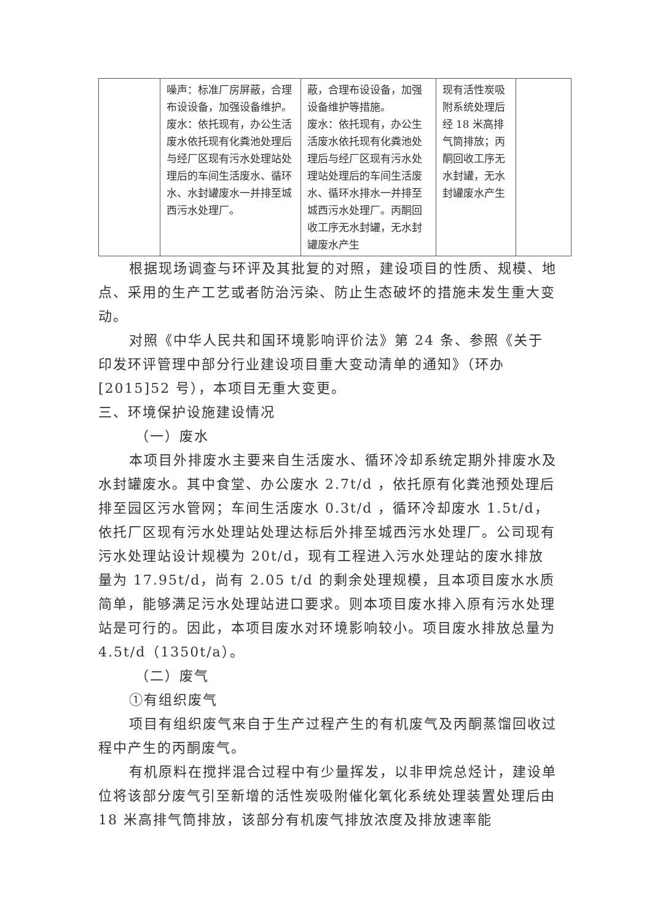| | 噪声：标准厂房屏蔽，合理布设设备，加强设备维护。 废水：依托现有，办公生活废水依托现有化粪池处理后与经厂区现有污水处理站处理后的车间生活废水、循环水、水封罐废水一并排至城西污水处理厂。 | 蔽，合理布设设备，加强设备维护等措施。 废水：依托现有，办公生活废水依托现有化粪池处理后与经厂区现有污水处理站处理后的车间生活废水、循环水排水一并排至城西污水处理厂。丙酮回收工序无水封罐，无水封罐废水产生 | 现有活性炭吸附系统处理后经 18 米高排气筒排放；丙酮回收工序无水封罐，无水封罐废水产生 | |
根据现场调查与环评及其批复的对照，建设项目的性质、规模、地点、采用的生产工艺或者防治污染、防止生态破坏的措施未发生重大变动。
对照《中华人民共和国环境影响评价法》第 24 条、参照《关于印发环评管理中部分行业建设项目重大变动清单的通知》（环办[2015]52 号），本项目无重大变更。
三、环境保护设施建设情况
（一）废水
本项目外排废水主要来自生活废水、循环冷却系统定期外排废水及水封罐废水。其中食堂、办公废水 2.7t/d ，依托原有化粪池预处理后排至园区污水管网；车间生活废水 0.3t/d ，循环冷却废水 1.5t/d，依托厂区现有污水处理站处理达标后外排至城西污水处理厂。公司现有污水处理站设计规模为 20t/d，现有工程进入污水处理站的废水排放量为 17.95t/d，尚有 2.05 t/d 的剩余处理规模，且本项目废水水质简单，能够满足污水处理站进口要求。则本项目废水排入原有污水处理站是可行的。因此，本项目废水对环境影响较小。项目废水排放总量为 4.5t/d（1350t/a）。
（二）废气
①有组织废气
项目有组织废气来自于生产过程产生的有机废气及丙酮蒸馏回收过程中产生的丙酮废气。
有机原料在搅拌混合过程中有少量挥发，以非甲烷总烃计，建设单位将该部分废气引至新增的活性炭吸附催化氧化系统处理装置处理后由 18 米高排气筒排放，该部分有机废气排放浓度及排放速率能